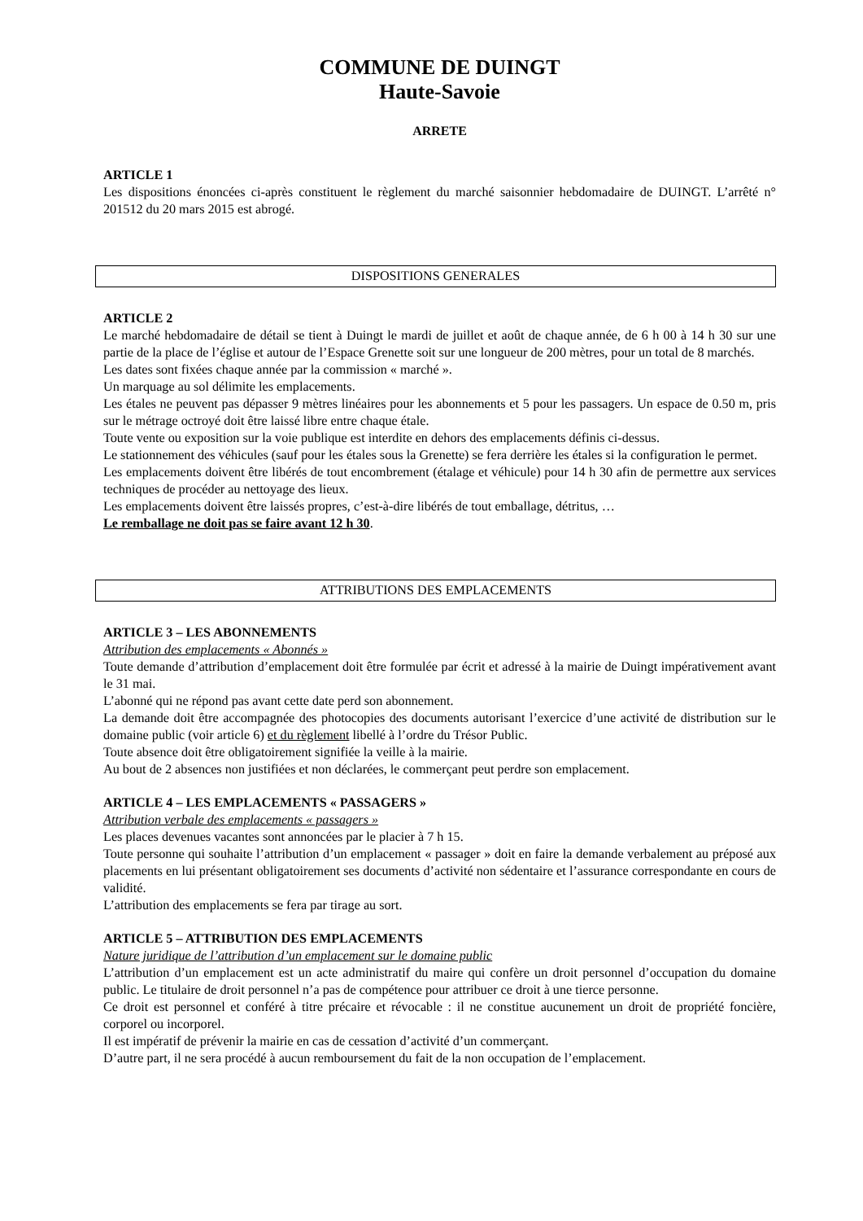COMMUNE DE DUINGT
Haute-Savoie
ARRETE
ARTICLE 1
Les dispositions énoncées ci-après constituent le règlement du marché saisonnier hebdomadaire de DUINGT. L’arrêté n° 201512 du 20 mars 2015 est abrogé.
DISPOSITIONS GENERALES
ARTICLE 2
Le marché hebdomadaire de détail se tient à Duingt le mardi de juillet et août de chaque année, de 6 h 00 à 14 h 30 sur une partie de la place de l’église et autour de l’Espace Grenette soit sur une longueur de 200 mètres, pour un total de 8 marchés.
Les dates sont fixées chaque année par la commission « marché ».
Un marquage au sol délimite les emplacements.
Les étales ne peuvent pas dépasser 9 mètres linéaires pour les abonnements et 5 pour les passagers. Un espace de 0.50 m, pris sur le métrage octroyé doit être laissé libre entre chaque étale.
Toute vente ou exposition sur la voie publique est interdite en dehors des emplacements définis ci-dessus.
Le stationnement des véhicules (sauf pour les étales sous la Grenette) se fera derrière les étales si la configuration le permet.
Les emplacements doivent être libérés de tout encombrement (étalage et véhicule) pour 14 h 30 afin de permettre aux services techniques de procéder au nettoyage des lieux.
Les emplacements doivent être laissés propres, c’est-à-dire libérés de tout emballage, détritus, …
Le remballage ne doit pas se faire avant 12 h 30.
ATTRIBUTIONS DES EMPLACEMENTS
ARTICLE 3 – LES ABONNEMENTS
Attribution des emplacements « Abonnés »
Toute demande d’attribution d’emplacement doit être formulée par écrit et adressé à la mairie de Duingt impérativement avant le 31 mai.
L’abonné qui ne répond pas avant cette date perd son abonnement.
La demande doit être accompagnée des photocopies des documents autorisant l’exercice d’une activité de distribution sur le domaine public (voir article 6) et du règlement libellé à l’ordre du Trésor Public.
Toute absence doit être obligatoirement signifiée la veille à la mairie.
Au bout de 2 absences non justifiées et non déclarées, le commerçant peut perdre son emplacement.
ARTICLE 4 – LES EMPLACEMENTS « PASSAGERS »
Attribution verbale des emplacements « passagers »
Les places devenues vacantes sont annoncées par le placier à 7 h 15.
Toute personne qui souhaite l’attribution d’un emplacement « passager » doit en faire la demande verbalement au préposé aux placements en lui présentant obligatoirement ses documents d’activité non sédentaire et l’assurance correspondante en cours de validité.
L’attribution des emplacements se fera par tirage au sort.
ARTICLE 5 – ATTRIBUTION DES EMPLACEMENTS
Nature juridique de l’attribution d’un emplacement sur le domaine public
L’attribution d’un emplacement est un acte administratif du maire qui confère un droit personnel d’occupation du domaine public. Le titulaire de droit personnel n’a pas de compétence pour attribuer ce droit à une tierce personne.
Ce droit est personnel et conféré à titre précaire et révocable : il ne constitue aucunement un droit de propriété foncière, corporel ou incorporel.
Il est impératif de prévenir la mairie en cas de cessation d’activité d’un commerçant.
D’autre part, il ne sera procédé à aucun remboursement du fait de la non occupation de l’emplacement.